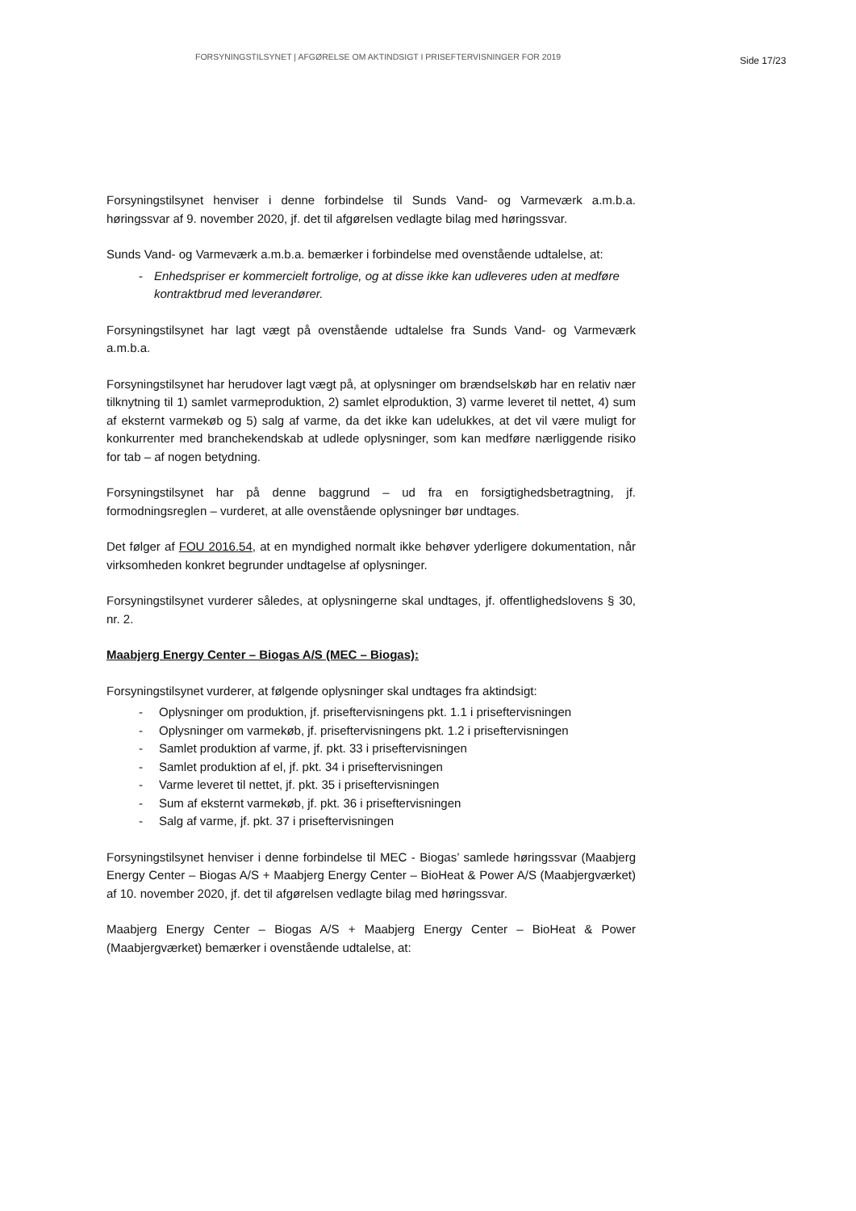FORSYNINGSTILSYNET | AFGØRELSE OM AKTINDSIGT I PRISEFTERVISNINGER FOR 2019
Side 17/23
Forsyningstilsynet henviser i denne forbindelse til Sunds Vand- og Varmeværk a.m.b.a. høringssvar af 9. november 2020, jf. det til afgørelsen vedlagte bilag med høringssvar.
Sunds Vand- og Varmeværk a.m.b.a. bemærker i forbindelse med ovenstående udtalelse, at:
- Enhedspriser er kommercielt fortrolige, og at disse ikke kan udleveres uden at medføre kontraktbrud med leverandører.
Forsyningstilsynet har lagt vægt på ovenstående udtalelse fra Sunds Vand- og Varmeværk a.m.b.a.
Forsyningstilsynet har herudover lagt vægt på, at oplysninger om brændselskøb har en relativ nær tilknytning til 1) samlet varmeproduktion, 2) samlet elproduktion, 3) varme leveret til nettet, 4) sum af eksternt varmekøb og 5) salg af varme, da det ikke kan udelukkes, at det vil være muligt for konkurrenter med branchekendskab at udlede oplysninger, som kan medføre nærliggende risiko for tab – af nogen betydning.
Forsyningstilsynet har på denne baggrund – ud fra en forsigtighedsbetragtning, jf. formodningsreglen – vurderet, at alle ovenstående oplysninger bør undtages.
Det følger af FOU 2016.54, at en myndighed normalt ikke behøver yderligere dokumentation, når virksomheden konkret begrunder undtagelse af oplysninger.
Forsyningstilsynet vurderer således, at oplysningerne skal undtages, jf. offentlighedslovens § 30, nr. 2.
Maabjerg Energy Center – Biogas A/S (MEC – Biogas):
Forsyningstilsynet vurderer, at følgende oplysninger skal undtages fra aktindsigt:
- Oplysninger om produktion, jf. priseftervisningens pkt. 1.1 i priseftervisningen
- Oplysninger om varmekøb, jf. priseftervisningens pkt. 1.2 i priseftervisningen
- Samlet produktion af varme, jf. pkt. 33 i priseftervisningen
- Samlet produktion af el, jf. pkt. 34 i priseftervisningen
- Varme leveret til nettet, jf. pkt. 35 i priseftervisningen
- Sum af eksternt varmekøb, jf. pkt. 36 i priseftervisningen
- Salg af varme, jf. pkt. 37 i priseftervisningen
Forsyningstilsynet henviser i denne forbindelse til MEC - Biogas’ samlede høringssvar (Maabjerg Energy Center – Biogas A/S + Maabjerg Energy Center – BioHeat & Power A/S (Maabjergværket) af 10. november 2020, jf. det til afgørelsen vedlagte bilag med høringssvar.
Maabjerg Energy Center – Biogas A/S + Maabjerg Energy Center – BioHeat & Power (Maabjergværket) bemærker i ovenstående udtalelse, at: